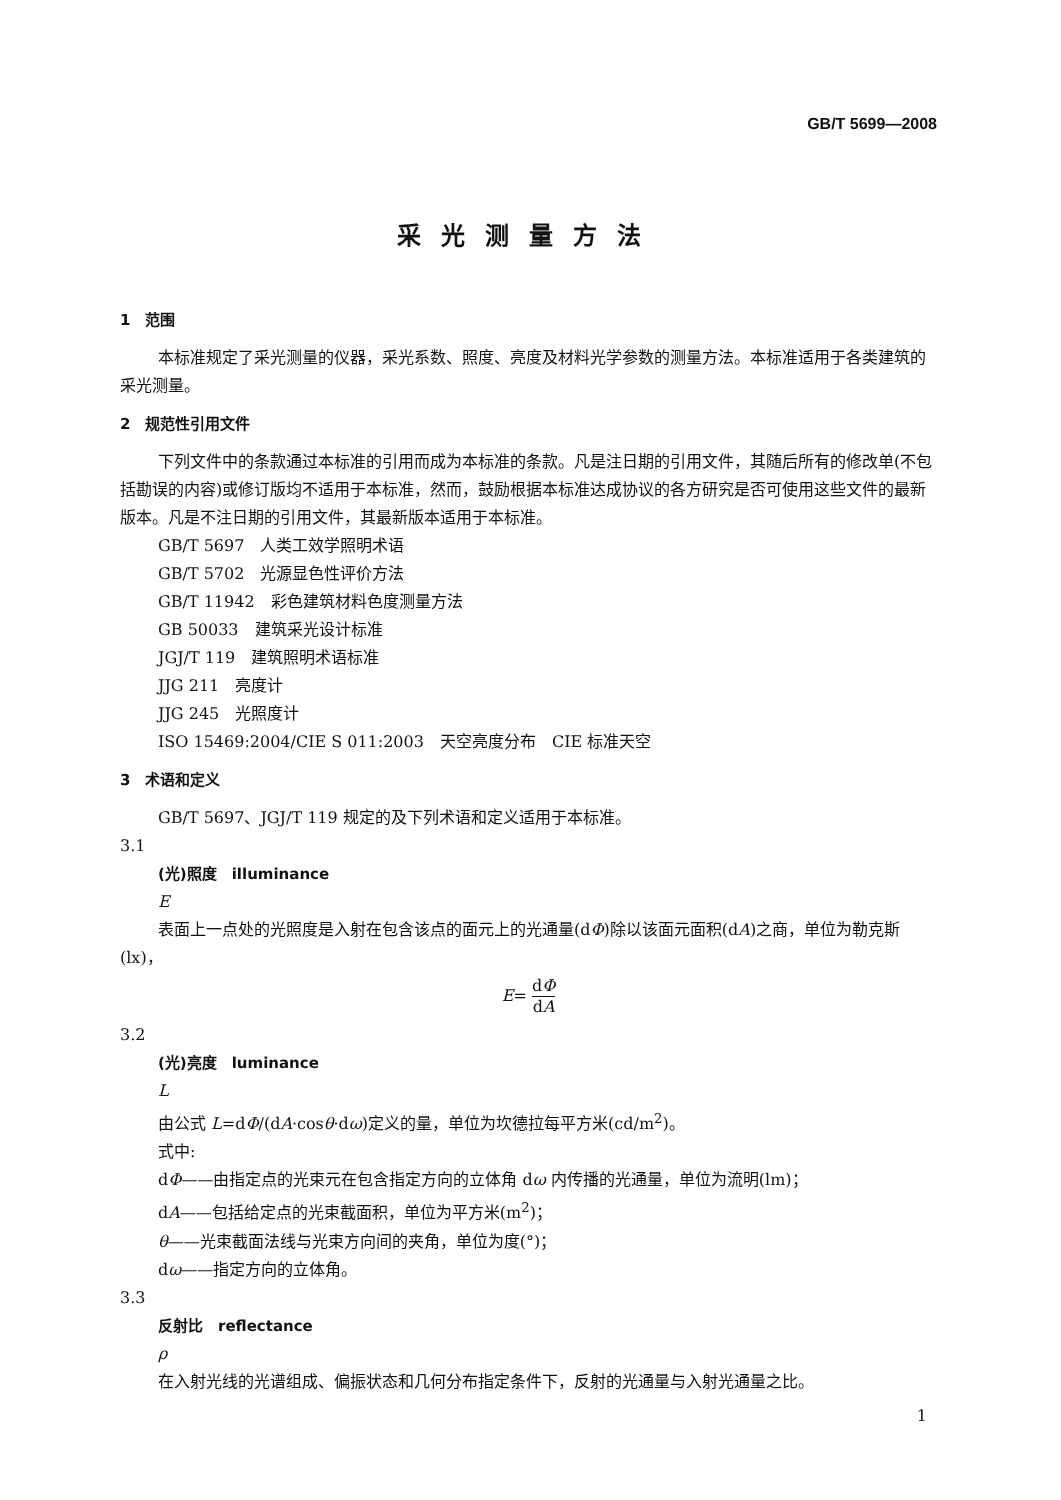GB/T 5699—2008
采光测量方法
1　范围
本标准规定了采光测量的仪器，采光系数、照度、亮度及材料光学参数的测量方法。本标准适用于各类建筑的采光测量。
2　规范性引用文件
下列文件中的条款通过本标准的引用而成为本标准的条款。凡是注日期的引用文件，其随后所有的修改单(不包括勘误的内容)或修订版均不适用于本标准，然而，鼓励根据本标准达成协议的各方研究是否可使用这些文件的最新版本。凡是不注日期的引用文件，其最新版本适用于本标准。
GB/T 5697　人类工效学照明术语
GB/T 5702　光源显色性评价方法
GB/T 11942　彩色建筑材料色度测量方法
GB 50033　建筑采光设计标准
JGJ/T 119　建筑照明术语标准
JJG 211　亮度计
JJG 245　光照度计
ISO 15469:2004/CIE S 011:2003　天空亮度分布　CIE 标准天空
3　术语和定义
GB/T 5697、JGJ/T 119 规定的及下列术语和定义适用于本标准。
3.1
(光)照度　illuminance
E
表面上一点处的光照度是入射在包含该点的面元上的光通量(dΦ)除以该面元面积(dA)之商，单位为勒克斯(lx)，
E= dΦ dA
3.2
(光)亮度　luminance
L
由公式 L=dΦ/(dA·cosθ·dω)定义的量，单位为坎德拉每平方米(cd/m<sup>2</sup>)。
式中:
dΦ——由指定点的光束元在包含指定方向的立体角 dω 内传播的光通量，单位为流明(lm)；
dA——包括给定点的光束截面积，单位为平方米(m<sup>2</sup>)；
θ——光束截面法线与光束方向间的夹角，单位为度(°)；
dω——指定方向的立体角。
3.3
反射比　reflectance
ρ
在入射光线的光谱组成、偏振状态和几何分布指定条件下，反射的光通量与入射光通量之比。
1